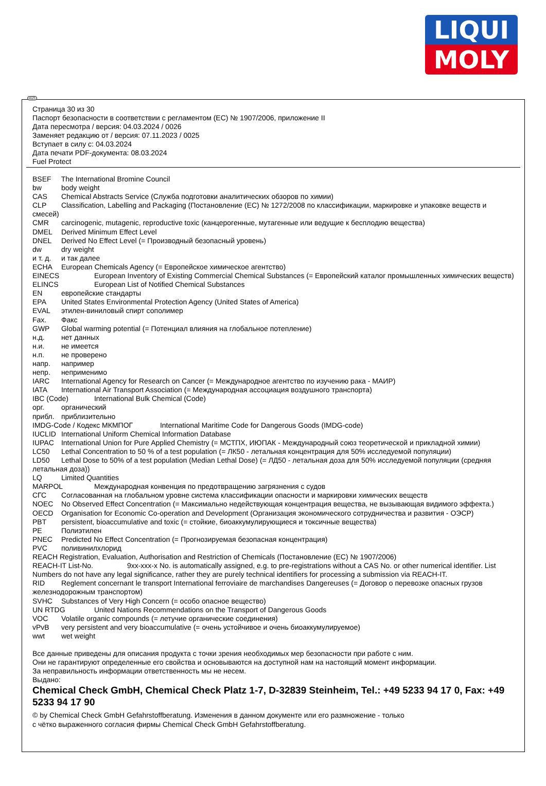LIQUI
MOLY
RUS
Страница 30 из 30
Паспорт безопасности в соответствии с регламентом (ЕС) № 1907/2006, приложение II
Дата пересмотра / версия: 04.03.2024 / 0026
Заменяет редакцию от / версия: 07.11.2023 / 0025
Вступает в силу с: 04.03.2024
Дата печати PDF-документа: 08.03.2024
Fuel Protect
BSEF The International Bromine Council
bw body weight
CAS Chemical Abstracts Service (Служба подготовки аналитических обзоров по химии)
CLP Classification, Labelling and Packaging (Постановление (ЕС) № 1272/2008 по классификации, маркировке и упаковке веществ и смесей)
CMR carcinogenic, mutagenic, reproductive toxic (канцерогенные, мутагенные или ведущие к бесплодию вещества)
DMEL Derived Minimum Effect Level
DNEL Derived No Effect Level (= Производный безопасный уровень)
dw dry weight
и т. д. и так далее
ECHA European Chemicals Agency (= Европейское химическое агентство)
EINECS European Inventory of Existing Commercial Chemical Substances (= Европейский каталог промышленных химических веществ)
ELINCS European List of Notified Chemical Substances
EN европейские стандарты
EPA United States Environmental Protection Agency (United States of America)
EVAL этилен-виниловый спирт сополимер
Fax. Факс
GWP Global warming potential (= Потенциал влияния на глобальное потепление)
н.д. нет данных
н.и. не имеется
н.п. не проверено
напр. например
непр. неприменимо
IARC International Agency for Research on Cancer (= Международное агентство по изучению рака - МАИР)
IATA International Air Transport Association (= Международная ассоциация воздушного транспорта)
IBC (Code) International Bulk Chemical (Code)
орг. органический
прибл. приблизительно
IMDG-Code / Кодекс МКМПОГ International Maritime Code for Dangerous Goods (IMDG-code)
IUCLID International Uniform Chemical Information Database
IUPAC International Union for Pure Applied Chemistry (= МСТПХ, ИЮПАК - Международный союз теоретической и прикладной химии)
LC50 Lethal Concentration to 50 % of a test population (= ЛК50 - летальная концентрация для 50% исследуемой популяции)
LD50 Lethal Dose to 50% of a test population (Median Lethal Dose) (= ЛД50 - летальная доза для 50% исследуемой популяции (средняя летальная доза))
LQ Limited Quantities
MARPOL Международная конвенция по предотвращению загрязнения с судов
СГС Согласованная на глобальном уровне система классификации опасности и маркировки химических веществ
NOEC No Observed Effect Concentration (= Максимально недействующая концентрация вещества, не вызывающая видимого эффекта.)
OECD Organisation for Economic Co-operation and Development (Организация экономического сотрудничества и развития - ОЭСР)
PBT persistent, bioaccumulative and toxic (= стойкие, биоаккумулирующиеся и токсичные вещества)
PE Полиэтилен
PNEC Predicted No Effect Concentration (= Прогнозируемая безопасная концентрация)
PVC поливинилхлорид
REACH Registration, Evaluation, Authorisation and Restriction of Chemicals (Постановление (ЕС) № 1907/2006)
REACH-IT List-No. 9xx-xxx-x No. is automatically assigned, e.g. to pre-registrations without a CAS No. or other numerical identifier. List Numbers do not have any legal significance, rather they are purely technical identifiers for processing a submission via REACH-IT.
RID Reglement concernant le transport International ferroviaire de marchandises Dangereuses (= Договор о перевозке опасных грузов железнодорожным транспортом)
SVHC Substances of Very High Concern (= особо опасное вещество)
UN RTDG United Nations Recommendations on the Transport of Dangerous Goods
VOC Volatile organic compounds (= летучие органические соединения)
vPvB very persistent and very bioaccumulative (= очень устойчивое и очень биоаккумулируемое)
wwt wet weight
Все данные приведены для описания продукта с точки зрения необходимых мер безопасности при работе с ним.
Они не гарантируют определенные его свойства и основываются на доступной нам на настоящий момент информации.
За неправильность информации ответственность мы не несем.
Выдано:
Chemical Check GmbH, Chemical Check Platz 1-7, D-32839 Steinheim, Tel.: +49 5233 94 17 0, Fax: +49 5233 94 17 90
© by Chemical Check GmbH Gefahrstoffberatung. Изменения в данном документе или его размножение - только
с чётко выраженного согласия фирмы Chemical Check GmbH Gefahrstoffberatung.